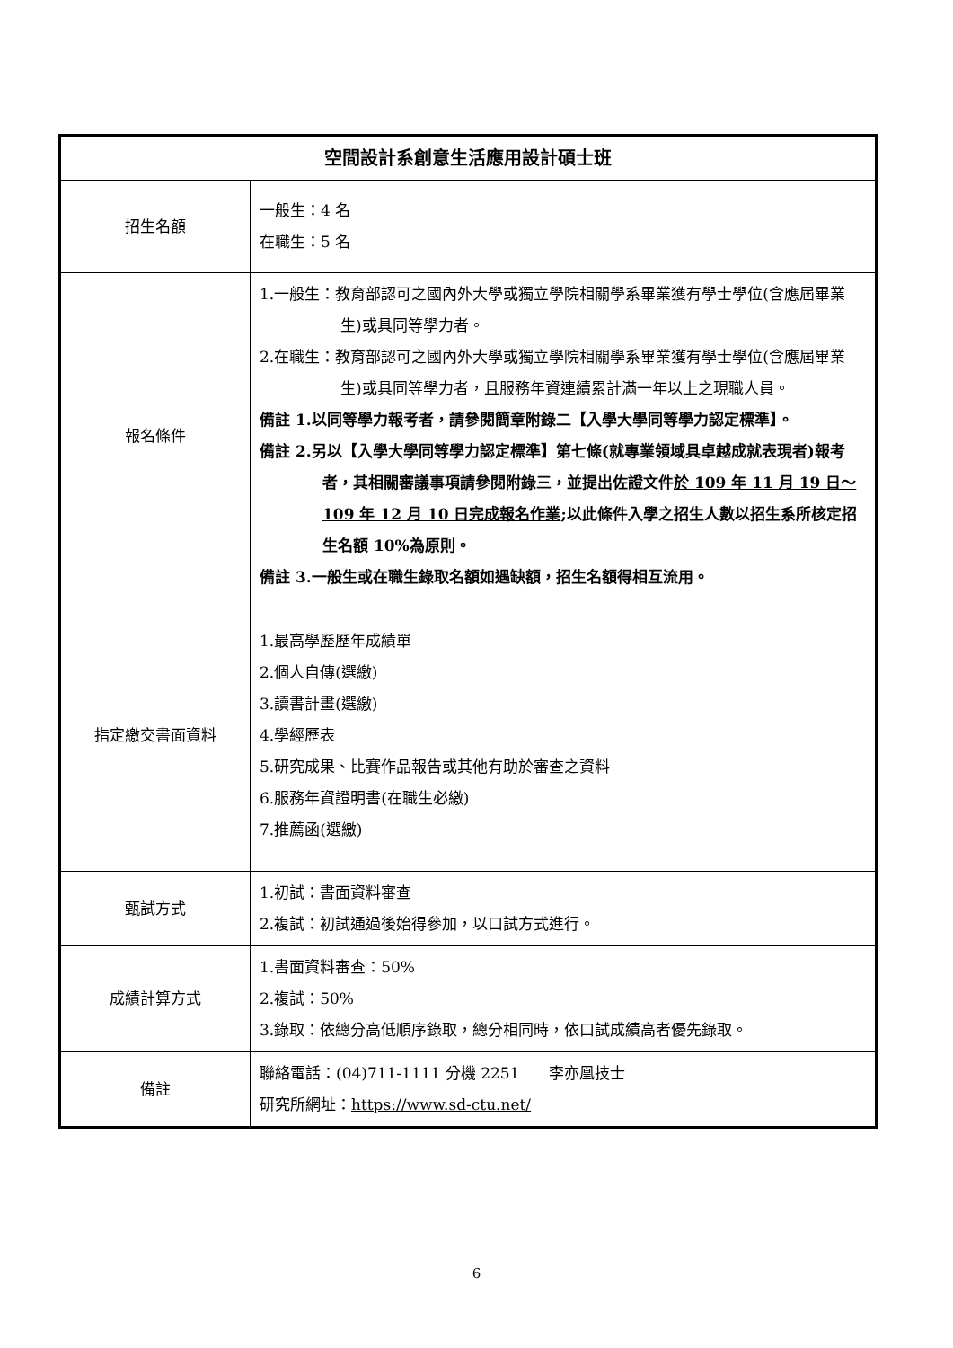| 空間設計系創意生活應用設計碩士班 | |
| --- | --- |
| 招生名額 | 一般生：4 名 在職生：5 名 |
| 報名條件 | 1.一般生：教育部認可之國內外大學或獨立學院相關學系畢業獲有學士學位(含應屆畢業生)或具同等學力者。 2.在職生：教育部認可之國內外大學或獨立學院相關學系畢業獲有學士學位(含應屆畢業生)或具同等學力者，且服務年資連續累計滿一年以上之現職人員。 備註 1.以同等學力報考者，請參閱簡章附錄二【入學大學同等學力認定標準】。 備註 2.另以【入學大學同等學力認定標準】第七條(就專業領域具卓越成就表現者)報考者，其相關審議事項請參閱附錄三，並提出佐證文件 於 109 年 11 月 19 日～109 年 12 月 10 日完成報名作業 ;以此條件入學之招生人數以招生系所核定招生名額 10%為原則。 備註 3.一般生或在職生錄取名額如遇缺額，招生名額得相互流用。 |
| 指定繳交書面資料 | 1.最高學歷歷年成績單 2.個人自傳(選繳) 3.讀書計畫(選繳) 4.學經歷表 5.研究成果、比賽作品報告或其他有助於審查之資料 6.服務年資證明書(在職生必繳) 7.推薦函(選繳) |
| 甄試方式 | 1.初試：書面資料審查 2.複試：初試通過後始得參加，以口試方式進行。 |
| 成績計算方式 | 1.書面資料審查：50% 2.複試：50% 3.錄取：依總分高低順序錄取，總分相同時，依口試成績高者優先錄取。 |
| 備註 | 聯絡電話：(04)711-1111 分機 2251 李亦凰技士 研究所網址： https://www.sd-ctu.net/ |
6